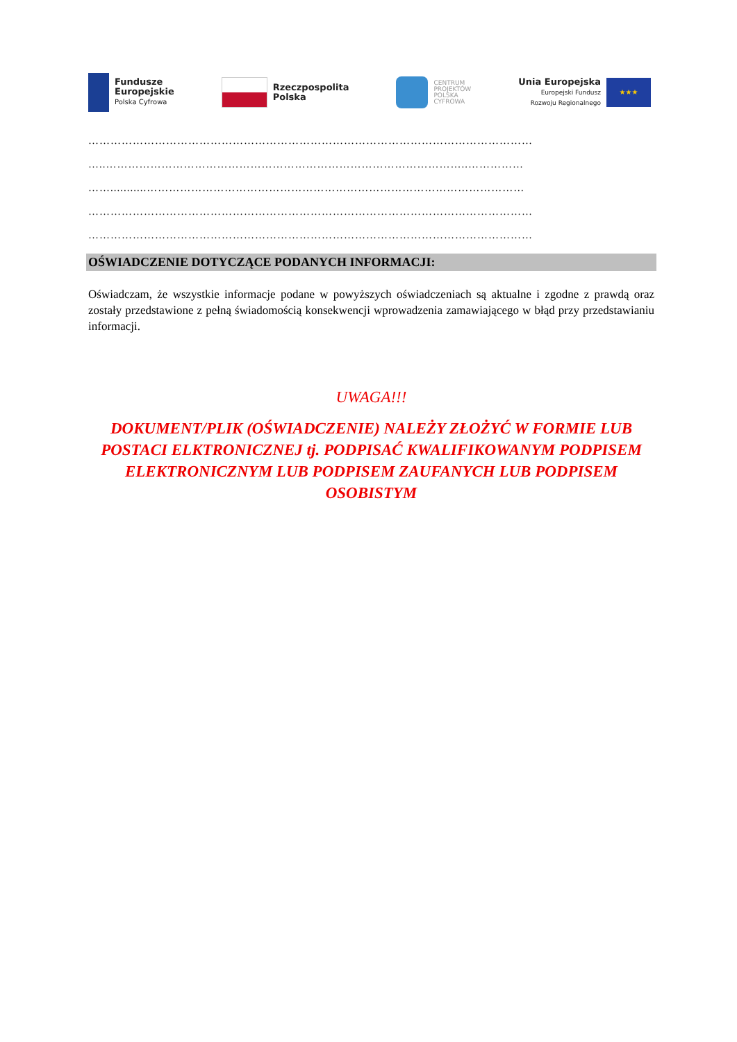Fundusze
Europejskie
Polska Cyfrowa
Rzeczpospolita
Polska
CENTRUM
PROJEKTÓW
POLSKA
CYFROWA
Unia Europejska
Europejski Fundusz
Rozwoju Regionalnego
★★★
…………………………………………………………………………………………………………
…..……………………………………………………………………………………..……………
……...........…………………………………………………………………………………………
…………………………………………………………………………………………………………
…………………………………………………………………………………………………………
OŚWIADCZENIE DOTYCZĄCE PODANYCH INFORMACJI:
Oświadczam, że wszystkie informacje podane w powyższych oświadczeniach są aktualne i zgodne z prawdą oraz zostały przedstawione z pełną świadomością konsekwencji wprowadzenia zamawiającego w błąd przy przedstawianiu informacji.
UWAGA!!!
DOKUMENT/PLIK (OŚWIADCZENIE) NALEŻY ZŁOŻYĆ W FORMIE LUB POSTACI ELKTRONICZNEJ tj. PODPISAĆ KWALIFIKOWANYM PODPISEM ELEKTRONICZNYM LUB PODPISEM ZAUFANYCH LUB PODPISEM OSOBISTYM